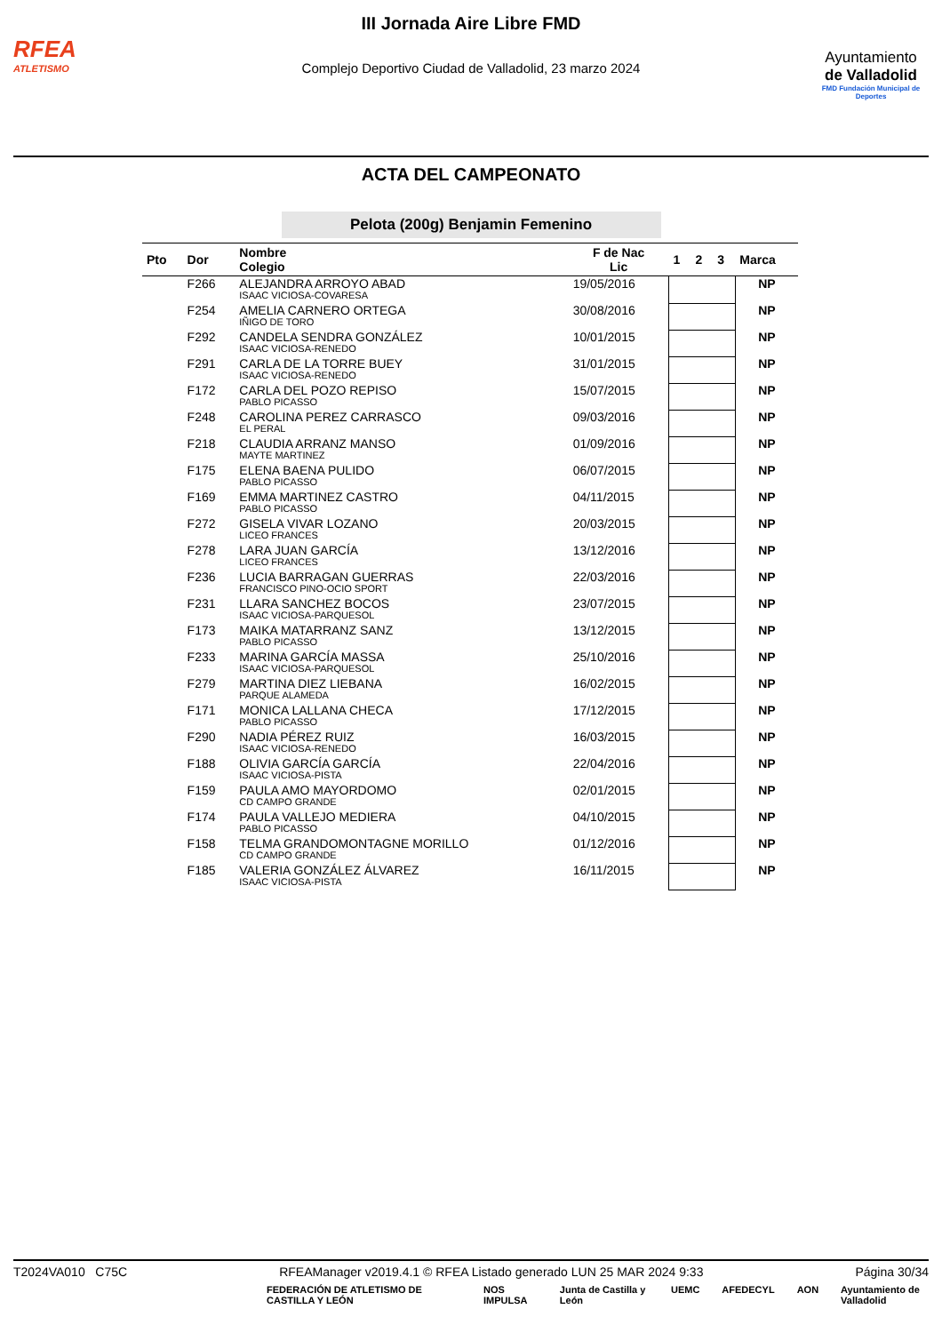RFEA
ATLETISMO
III Jornada Aire Libre FMD
Complejo Deportivo Ciudad de Valladolid, 23 marzo 2024
Ayuntamiento
de Valladolid
FMD Fundación Municipal de Deportes
ACTA DEL CAMPEONATO
Pelota (200g) Benjamin Femenino
| Pto | Dor | Nombre Colegio | F de Nac Lic | 1 | 2 | 3 | Marca |
| --- | --- | --- | --- | --- | --- | --- | --- |
| | F266 | ALEJANDRA ARROYO ABAD ISAAC VICIOSA-COVARESA | 19/05/2016 | | | | NP |
| | F254 | AMELIA CARNERO ORTEGA IÑIGO DE TORO | 30/08/2016 | | | | NP |
| | F292 | CANDELA SENDRA GONZÁLEZ ISAAC VICIOSA-RENEDO | 10/01/2015 | | | | NP |
| | F291 | CARLA DE LA TORRE BUEY ISAAC VICIOSA-RENEDO | 31/01/2015 | | | | NP |
| | F172 | CARLA DEL POZO REPISO PABLO PICASSO | 15/07/2015 | | | | NP |
| | F248 | CAROLINA PEREZ CARRASCO EL PERAL | 09/03/2016 | | | | NP |
| | F218 | CLAUDIA ARRANZ MANSO MAYTE MARTINEZ | 01/09/2016 | | | | NP |
| | F175 | ELENA BAENA PULIDO PABLO PICASSO | 06/07/2015 | | | | NP |
| | F169 | EMMA MARTINEZ CASTRO PABLO PICASSO | 04/11/2015 | | | | NP |
| | F272 | GISELA VIVAR LOZANO LICEO FRANCES | 20/03/2015 | | | | NP |
| | F278 | LARA JUAN GARCÍA LICEO FRANCES | 13/12/2016 | | | | NP |
| | F236 | LUCIA BARRAGAN GUERRAS FRANCISCO PINO-OCIO SPORT | 22/03/2016 | | | | NP |
| | F231 | LLARA SANCHEZ BOCOS ISAAC VICIOSA-PARQUESOL | 23/07/2015 | | | | NP |
| | F173 | MAIKA MATARRANZ SANZ PABLO PICASSO | 13/12/2015 | | | | NP |
| | F233 | MARINA GARCÍA MASSA ISAAC VICIOSA-PARQUESOL | 25/10/2016 | | | | NP |
| | F279 | MARTINA DIEZ LIEBANA PARQUE ALAMEDA | 16/02/2015 | | | | NP |
| | F171 | MONICA LALLANA CHECA PABLO PICASSO | 17/12/2015 | | | | NP |
| | F290 | NADIA PÉREZ RUIZ ISAAC VICIOSA-RENEDO | 16/03/2015 | | | | NP |
| | F188 | OLIVIA GARCÍA GARCÍA ISAAC VICIOSA-PISTA | 22/04/2016 | | | | NP |
| | F159 | PAULA AMO MAYORDOMO CD CAMPO GRANDE | 02/01/2015 | | | | NP |
| | F174 | PAULA VALLEJO MEDIERA PABLO PICASSO | 04/10/2015 | | | | NP |
| | F158 | TELMA GRANDOMONTAGNE MORILLO CD CAMPO GRANDE | 01/12/2016 | | | | NP |
| | F185 | VALERIA GONZÁLEZ ÁLVAREZ ISAAC VICIOSA-PISTA | 16/11/2015 | | | | NP |
T2024VA010 C75C RFEAManager v2019.4.1 © RFEA Listado generado LUN 25 MAR 2024 9:33 Página 30/34
FEDERACIÓN DE ATLETISMO DE CASTILLA Y LEÓN NOS IMPULSA Junta de Castilla y León UEMC AFEDECYL AON Ayuntamiento de Valladolid